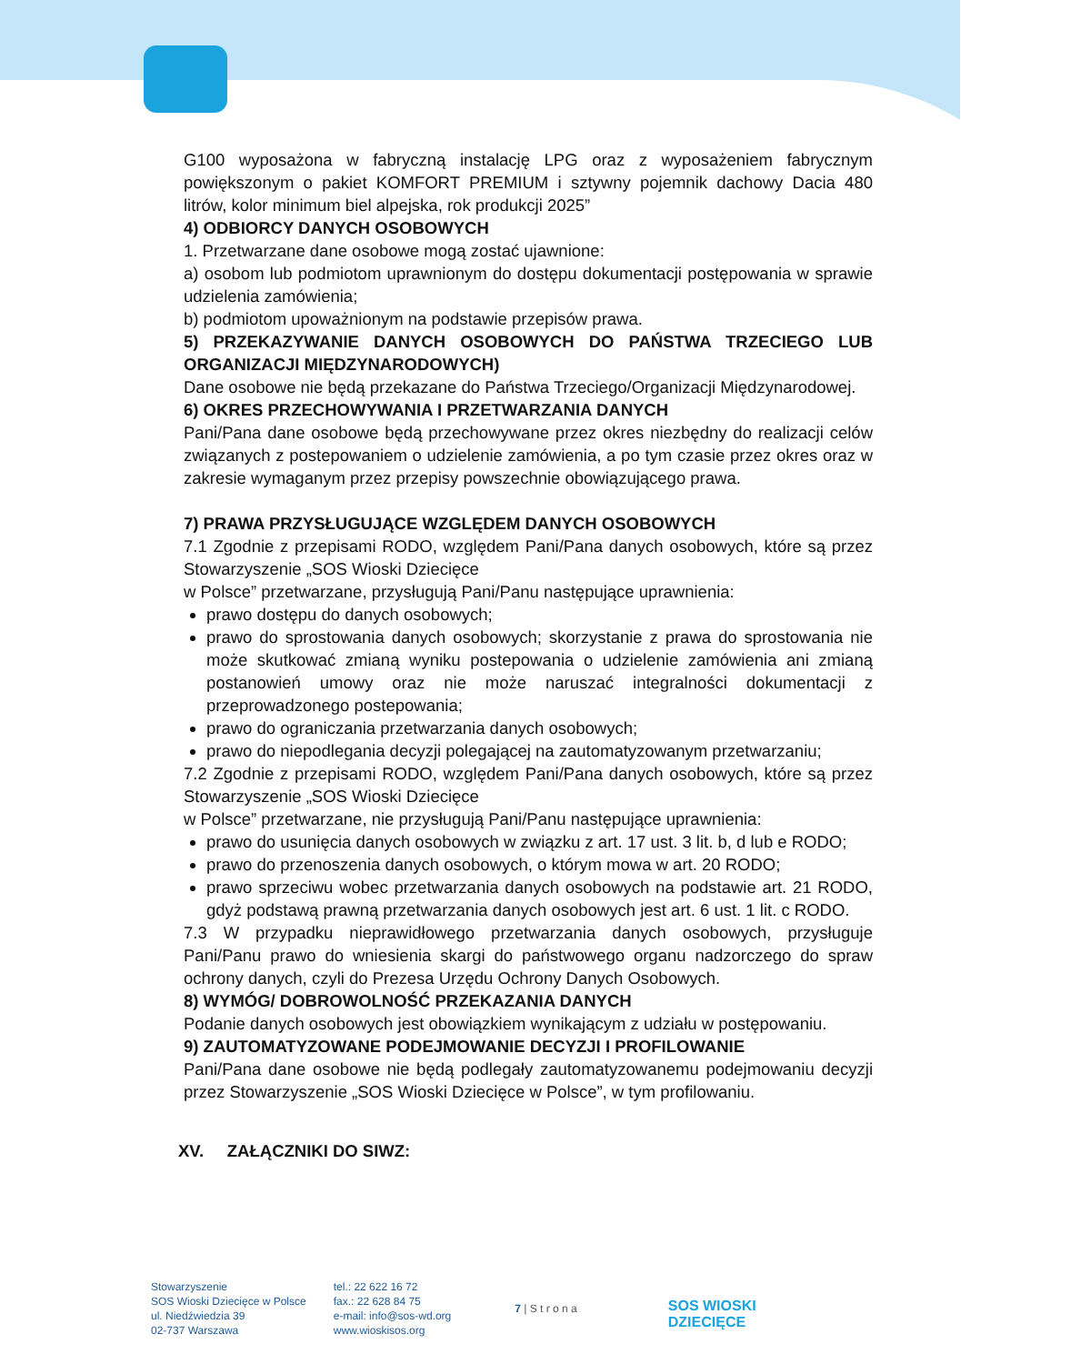G100 wyposażona w fabryczną instalację LPG oraz z wyposażeniem fabrycznym powiększonym o pakiet KOMFORT PREMIUM i sztywny pojemnik dachowy Dacia 480 litrów, kolor minimum biel alpejska, rok produkcji 2025”
4) ODBIORCY DANYCH OSOBOWYCH
1. Przetwarzane dane osobowe mogą zostać ujawnione:
a) osobom lub podmiotom uprawnionym do dostępu dokumentacji postępowania w sprawie udzielenia zamówienia;
b) podmiotom upoważnionym na podstawie przepisów prawa.
5) PRZEKAZYWANIE DANYCH OSOBOWYCH DO PAŃSTWA TRZECIEGO LUB ORGANIZACJI MIĘDZYNARODOWYCH)
Dane osobowe nie będą przekazane do Państwa Trzeciego/Organizacji Międzynarodowej.
6) OKRES PRZECHOWYWANIA I PRZETWARZANIA DANYCH
Pani/Pana dane osobowe będą przechowywane przez okres niezbędny do realizacji celów związanych z postepowaniem o udzielenie zamówienia, a po tym czasie przez okres oraz w zakresie wymaganym przez przepisy powszechnie obowiązującego prawa.
7) PRAWA PRZYSŁUGUJĄCE WZGLĘDEM DANYCH OSOBOWYCH
7.1 Zgodnie z przepisami RODO, względem Pani/Pana danych osobowych, które są przez Stowarzyszenie „SOS Wioski Dziecięce
w Polsce” przetwarzane, przysługują Pani/Panu następujące uprawnienia:
prawo dostępu do danych osobowych;
prawo do sprostowania danych osobowych; skorzystanie z prawa do sprostowania nie może skutkować zmianą wyniku postepowania o udzielenie zamówienia ani zmianą postanowień umowy oraz nie może naruszać integralności dokumentacji z przeprowadzonego postepowania;
prawo do ograniczania przetwarzania danych osobowych;
prawo do niepodlegania decyzji polegającej na zautomatyzowanym przetwarzaniu;
7.2 Zgodnie z przepisami RODO, względem Pani/Pana danych osobowych, które są przez Stowarzyszenie „SOS Wioski Dziecięce
w Polsce” przetwarzane, nie przysługują Pani/Panu następujące uprawnienia:
prawo do usunięcia danych osobowych w związku z art. 17 ust. 3 lit. b, d lub e RODO;
prawo do przenoszenia danych osobowych, o którym mowa w art. 20 RODO;
prawo sprzeciwu wobec przetwarzania danych osobowych na podstawie art. 21 RODO, gdyż podstawą prawną przetwarzania danych osobowych jest art. 6 ust. 1 lit. c RODO.
7.3 W przypadku nieprawidłowego przetwarzania danych osobowych, przysługuje Pani/Panu prawo do wniesienia skargi do państwowego organu nadzorczego do spraw ochrony danych, czyli do Prezesa Urzędu Ochrony Danych Osobowych.
8) WYMÓG/ DOBROWOLNOŚĆ PRZEKAZANIA DANYCH
Podanie danych osobowych jest obowiązkiem wynikającym z udziału w postępowaniu.
9) ZAUTOMATYZOWANE PODEJMOWANIE DECYZJI I PROFILOWANIE
Pani/Pana dane osobowe nie będą podlegały zautomatyzowanemu podejmowaniu decyzji przez Stowarzyszenie „SOS Wioski Dziecięce w Polsce”, w tym profilowaniu.
XV. ZAŁĄCZNIKI DO SIWZ:
Stowarzyszenie
SOS Wioski Dziecięce w Polsce
ul. Niedźwiedzia 39
02-737 Warszawa
tel.: 22 622 16 72
fax.: 22 628 84 75
e-mail: info@sos-wd.org
www.wioskisos.org
7 | S t r o n a
SOS WIOSKI
DZIECIĘCE